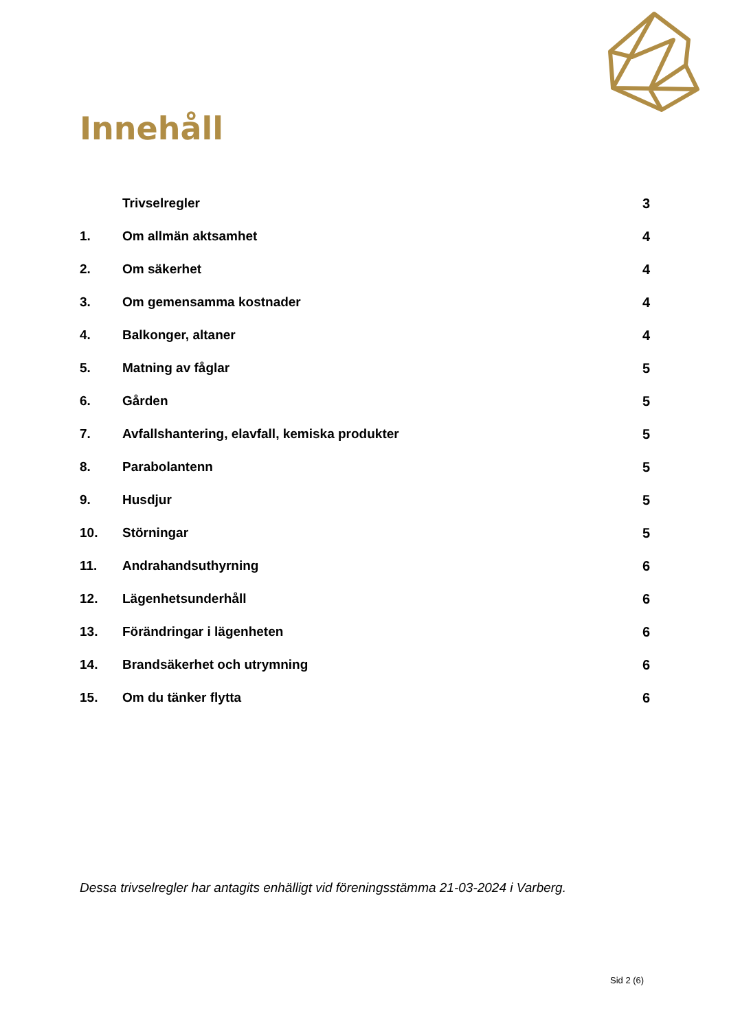Innehåll
Trivselregler 3
1. Om allmän aktsamhet 4
2. Om säkerhet 4
3. Om gemensamma kostnader 4
4. Balkonger, altaner 4
5. Matning av fåglar 5
6. Gården 5
7. Avfallshantering, elavfall, kemiska produkter 5
8. Parabolantenn 5
9. Husdjur 5
10. Störningar 5
11. Andrahandsuthyrning 6
12. Lägenhetsunderhåll 6
13. Förändringar i lägenheten 6
14. Brandsäkerhet och utrymning 6
15. Om du tänker flytta 6
Dessa trivselregler har antagits enhälligt vid föreningsstämma 21-03-2024 i Varberg.
Sid 2 (6)